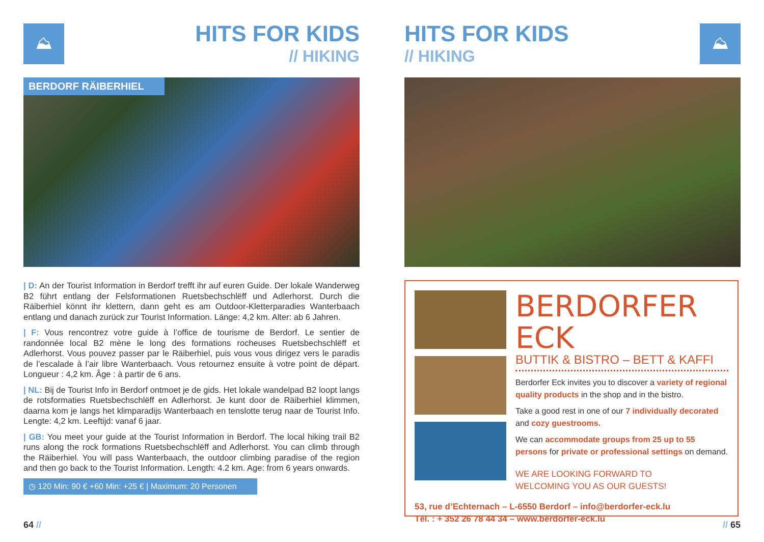⛰
HITS FOR KIDS
// HIKING
BERDORF RÄIBERHIEL
| D: An der Tourist Information in Berdorf trefft ihr auf euren Guide. Der lokale Wanderweg B2 führt entlang der Felsformationen Ruetsbechschlëff und Adlerhorst. Durch die Räiberhiel könnt ihr klettern, dann geht es am Outdoor-Kletterparadies Wanterbaach entlang und danach zurück zur Tourist Information. Länge: 4,2 km. Alter: ab 6 Jahren.
| F: Vous rencontrez votre guide à l’office de tourisme de Berdorf. Le sentier de randonnée local B2 mène le long des formations rocheuses Ruetsbechschlëff et Adlerhorst. Vous pouvez passer par le Räiberhiel, puis vous vous dirigez vers le paradis de l’escalade à l’air libre Wanterbaach. Vous retournez ensuite à votre point de départ. Longueur : 4,2 km. Âge : à partir de 6 ans.
| NL: Bij de Tourist Info in Berdorf ontmoet je de gids. Het lokale wandelpad B2 loopt langs de rotsformaties Ruetsbechschlëff en Adlerhorst. Je kunt door de Räiberhiel klimmen, daarna kom je langs het klimparadijs Wanterbaach en tenslotte terug naar de Tourist Info. Lengte: 4,2 km. Leeftijd: vanaf 6 jaar.
| GB: You meet your guide at the Tourist Information in Berdorf. The local hiking trail B2 runs along the rock formations Ruetsbechschlëff and Adlerhorst. You can climb through the Räiberhiel. You will pass Wanterbaach, the outdoor climbing paradise of the region and then go back to the Tourist Information. Length: 4.2 km. Age: from 6 years onwards.
◷ 120 Min: 90 € +60 Min: +25 € | Maximum: 20 Personen
64 //
HITS FOR KIDS
// HIKING
⛰
BERDORFER ECK
BUTTIK & BISTRO – BETT & KAFFI
Berdorfer Eck invites you to discover a variety of regional quality products in the shop and in the bistro.
Take a good rest in one of our 7 individually decorated and cozy guestrooms.
We can accommodate groups from 25 up to 55 persons for private or professional settings on demand.
WE ARE LOOKING FORWARD TO
WELCOMING YOU AS OUR GUESTS!
53, rue d’Echternach – L-6550 Berdorf – info@berdorfer-eck.lu
Tél. : + 352 26 78 44 34 – www.berdorfer-eck.lu
// 65